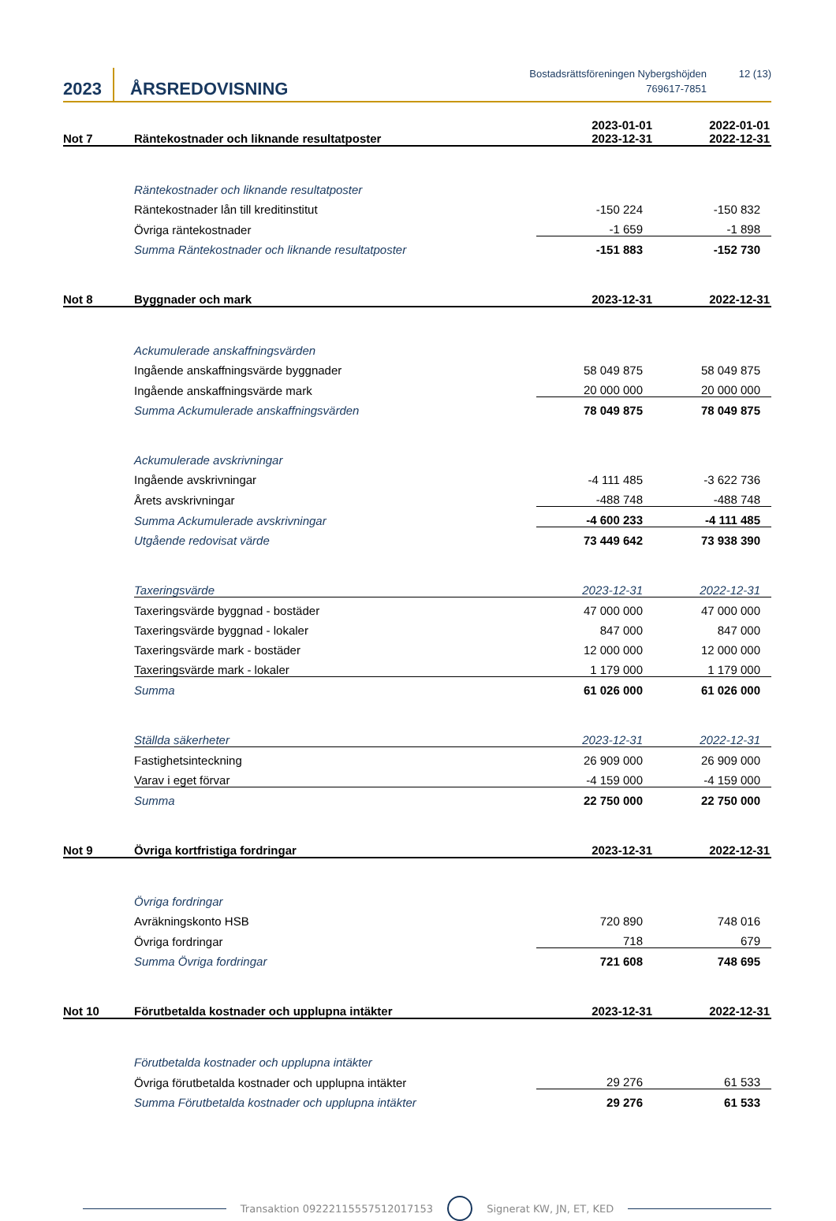2023
ÅRSREDOVISNING
Bostadsrättsföreningen Nybergshöjden
769617-7851
12 (13)
| Not 7 | Räntekostnader och liknande resultatposter | 2023-01-01 2023-12-31 | 2022-01-01 2022-12-31 |
| --- | --- | --- | --- |
| | Räntekostnader och liknande resultatposter | | |
| | Räntekostnader lån till kreditinstitut | -150 224 | -150 832 |
| | Övriga räntekostnader | -1 659 | -1 898 |
| | Summa Räntekostnader och liknande resultatposter | -151 883 | -152 730 |
| Not 8 | Byggnader och mark | 2023-12-31 | 2022-12-31 |
| | Ackumulerade anskaffningsvärden | | |
| | Ingående anskaffningsvärde byggnader | 58 049 875 | 58 049 875 |
| | Ingående anskaffningsvärde mark | 20 000 000 | 20 000 000 |
| | Summa Ackumulerade anskaffningsvärden | 78 049 875 | 78 049 875 |
| | Ackumulerade avskrivningar | | |
| | Ingående avskrivningar | -4 111 485 | -3 622 736 |
| | Årets avskrivningar | -488 748 | -488 748 |
| | Summa Ackumulerade avskrivningar | -4 600 233 | -4 111 485 |
| | Utgående redovisat värde | 73 449 642 | 73 938 390 |
| | Taxeringsvärde | 2023-12-31 | 2022-12-31 |
| | Taxeringsvärde byggnad - bostäder | 47 000 000 | 47 000 000 |
| | Taxeringsvärde byggnad - lokaler | 847 000 | 847 000 |
| | Taxeringsvärde mark - bostäder | 12 000 000 | 12 000 000 |
| | Taxeringsvärde mark - lokaler | 1 179 000 | 1 179 000 |
| | Summa | 61 026 000 | 61 026 000 |
| | Ställda säkerheter | 2023-12-31 | 2022-12-31 |
| | Fastighetsinteckning | 26 909 000 | 26 909 000 |
| | Varav i eget förvar | -4 159 000 | -4 159 000 |
| | Summa | 22 750 000 | 22 750 000 |
| Not 9 | Övriga kortfristiga fordringar | 2023-12-31 | 2022-12-31 |
| | Övriga fordringar | | |
| | Avräkningskonto HSB | 720 890 | 748 016 |
| | Övriga fordringar | 718 | 679 |
| | Summa Övriga fordringar | 721 608 | 748 695 |
| Not 10 | Förutbetalda kostnader och upplupna intäkter | 2023-12-31 | 2022-12-31 |
| | Förutbetalda kostnader och upplupna intäkter | | |
| | Övriga förutbetalda kostnader och upplupna intäkter | 29 276 | 61 533 |
| | Summa Förutbetalda kostnader och upplupna intäkter | 29 276 | 61 533 |
Transaktion 09222115557512017153 Signerat KW, JN, ET, KED